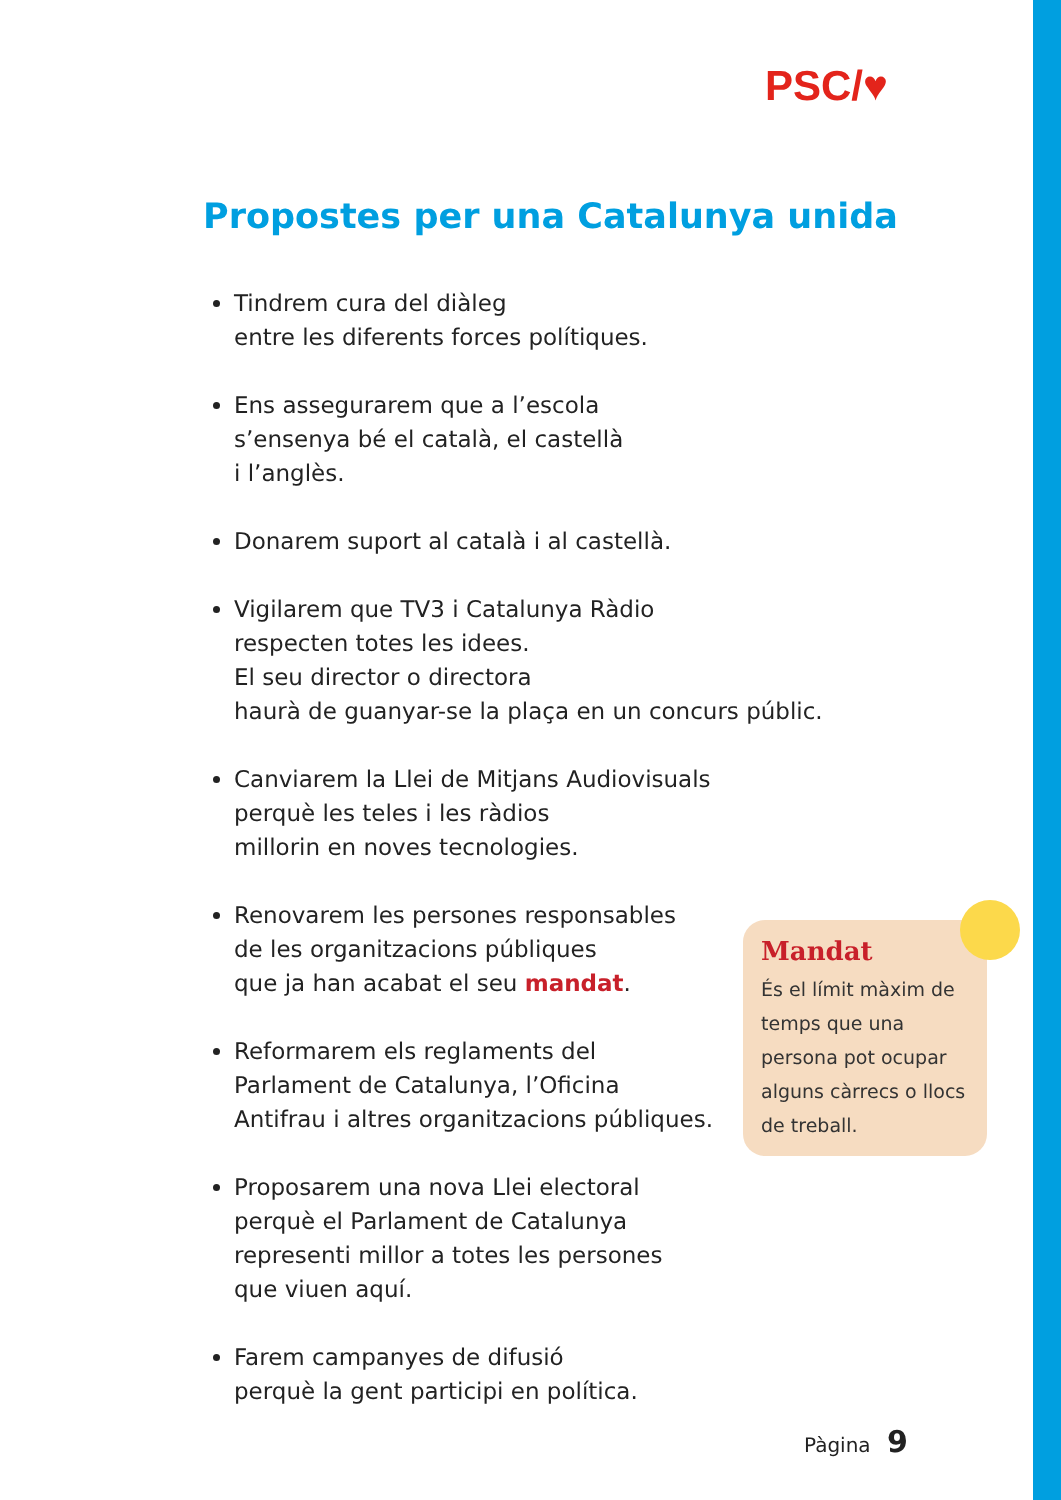PSC/♥
Propostes per una Catalunya unida
Tindrem cura del diàleg
entre les diferents forces polítiques.
Ens assegurarem que a l’escola
s’ensenya bé el català, el castellà
i l’anglès.
Donarem suport al català i al castellà.
Vigilarem que TV3 i Catalunya Ràdio
respecten totes les idees.
El seu director o directora
haurà de guanyar-se la plaça en un concurs públic.
Canviarem la Llei de Mitjans Audiovisuals
perquè les teles i les ràdios
millorin en noves tecnologies.
Renovarem les persones responsables
de les organitzacions públiques
que ja han acabat el seu mandat.
Reformarem els reglaments del
Parlament de Catalunya, l’Oficina
Antifrau i altres organitzacions públiques.
Proposarem una nova Llei electoral
perquè el Parlament de Catalunya
representi millor a totes les persones
que viuen aquí.
Farem campanyes de difusió
perquè la gent participi en política.
Mandat
És el límit màxim de temps que una persona pot ocupar alguns càrrecs o llocs de treball.
Pàgina 9